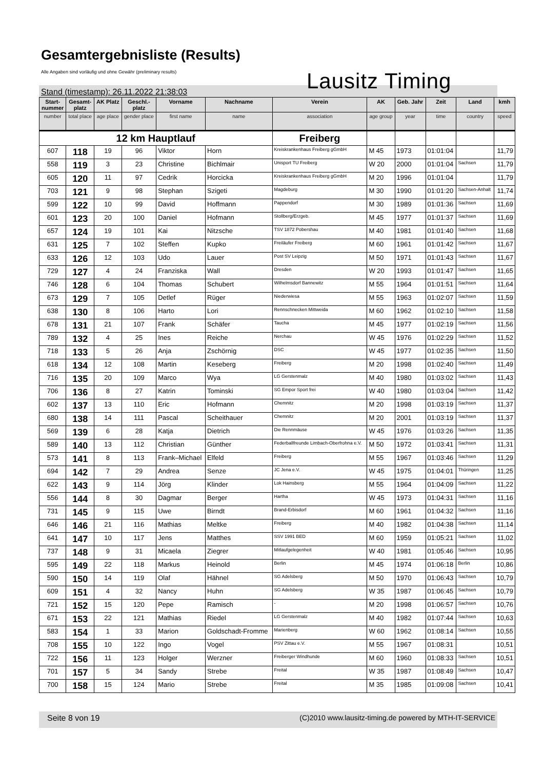Gesamtergebnisliste (Results)
Alle Angaben sind vorläufig und ohne Gewähr (preliminary results)
Lausitz Timing
Stand (timestamp): 26.11.2022 21:38:03
| Start- nummer | Gesamt- platz | AK Platz | Geschl.- platz | Vorname | Nachname | Verein | AK | Geb. Jahr | Zeit | Land | kmh |
| --- | --- | --- | --- | --- | --- | --- | --- | --- | --- | --- | --- |
| number | total place | age place | gender place | first name | name | association | age group | year | time | country | speed |
| 12 km Hauptlauf | | | | | | Freiberg | | | | | |
| 607 | 118 | 19 | 96 | Viktor | Horn | Kreiskrankenhaus Freiberg gGmbH | M 45 | 1973 | 01:01:04 | | 11,79 |
| 558 | 119 | 3 | 23 | Christine | Bichlmair | Unisport TU Freiberg | W 20 | 2000 | 01:01:04 | Sachsen | 11,79 |
| 605 | 120 | 11 | 97 | Cedrik | Horcicka | Kreiskrankenhaus Freiberg gGmbH | M 20 | 1996 | 01:01:04 | | 11,79 |
| 703 | 121 | 9 | 98 | Stephan | Szigeti | Magdeburg | M 30 | 1990 | 01:01:20 | Sachsen-Anhalt | 11,74 |
| 599 | 122 | 10 | 99 | David | Hoffmann | Pappendorf | M 30 | 1989 | 01:01:36 | Sachsen | 11,69 |
| 601 | 123 | 20 | 100 | Daniel | Hofmann | Stollberg/Erzgeb. | M 45 | 1977 | 01:01:37 | Sachsen | 11,69 |
| 657 | 124 | 19 | 101 | Kai | Nitzsche | TSV 1872 Pobershau | M 40 | 1981 | 01:01:40 | Sachsen | 11,68 |
| 631 | 125 | 7 | 102 | Steffen | Kupko | Freiläufer Freiberg | M 60 | 1961 | 01:01:42 | Sachsen | 11,67 |
| 633 | 126 | 12 | 103 | Udo | Lauer | Post SV Leipzig | M 50 | 1971 | 01:01:43 | Sachsen | 11,67 |
| 729 | 127 | 4 | 24 | Franziska | Wall | Dresden | W 20 | 1993 | 01:01:47 | Sachsen | 11,65 |
| 746 | 128 | 6 | 104 | Thomas | Schubert | Wilhelmsdorf Bannewitz | M 55 | 1964 | 01:01:51 | Sachsen | 11,64 |
| 673 | 129 | 7 | 105 | Detlef | Rüger | Niederwiesa | M 55 | 1963 | 01:02:07 | Sachsen | 11,59 |
| 638 | 130 | 8 | 106 | Harto | Lori | Rennschnecken Mittweida | M 60 | 1962 | 01:02:10 | Sachsen | 11,58 |
| 678 | 131 | 21 | 107 | Frank | Schäfer | Taucha | M 45 | 1977 | 01:02:19 | Sachsen | 11,56 |
| 789 | 132 | 4 | 25 | Ines | Reiche | Nerchau | W 45 | 1976 | 01:02:29 | Sachsen | 11,52 |
| 718 | 133 | 5 | 26 | Anja | Zschörnig | DSC | W 45 | 1977 | 01:02:35 | Sachsen | 11,50 |
| 618 | 134 | 12 | 108 | Martin | Keseberg | Freiberg | M 20 | 1998 | 01:02:40 | Sachsen | 11,49 |
| 716 | 135 | 20 | 109 | Marco | Wya | LG Gerstenmalz | M 40 | 1980 | 01:03:02 | Sachsen | 11,43 |
| 706 | 136 | 8 | 27 | Katrin | Tominski | SG Empor Sport frei | W 40 | 1980 | 01:03:04 | Sachsen | 11,42 |
| 602 | 137 | 13 | 110 | Eric | Hofmann | Chemnitz | M 20 | 1998 | 01:03:19 | Sachsen | 11,37 |
| 680 | 138 | 14 | 111 | Pascal | Scheithauer | Chemnitz | M 20 | 2001 | 01:03:19 | Sachsen | 11,37 |
| 569 | 139 | 6 | 28 | Katja | Dietrich | Die Rennmäuse | W 45 | 1976 | 01:03:26 | Sachsen | 11,35 |
| 589 | 140 | 13 | 112 | Christian | Günther | Federballfreunde Limbach-Oberfrohna e.V. | M 50 | 1972 | 01:03:41 | Sachsen | 11,31 |
| 573 | 141 | 8 | 113 | Frank–Michael | Elfeld | Freiberg | M 55 | 1967 | 01:03:46 | Sachsen | 11,29 |
| 694 | 142 | 7 | 29 | Andrea | Senze | JC Jena e.V. | W 45 | 1975 | 01:04:01 | Thüringen | 11,25 |
| 622 | 143 | 9 | 114 | Jörg | Klinder | Lok Hainsberg | M 55 | 1964 | 01:04:09 | Sachsen | 11,22 |
| 556 | 144 | 8 | 30 | Dagmar | Berger | Hartha | W 45 | 1973 | 01:04:31 | Sachsen | 11,16 |
| 731 | 145 | 9 | 115 | Uwe | Birndt | Brand-Erbisdorf | M 60 | 1961 | 01:04:32 | Sachsen | 11,16 |
| 646 | 146 | 21 | 116 | Mathias | Meltke | Freiberg | M 40 | 1982 | 01:04:38 | Sachsen | 11,14 |
| 641 | 147 | 10 | 117 | Jens | Matthes | SSV 1991 BED | M 60 | 1959 | 01:05:21 | Sachsen | 11,02 |
| 737 | 148 | 9 | 31 | Micaela | Ziegrer | Mitlaufgelegenheit | W 40 | 1981 | 01:05:46 | Sachsen | 10,95 |
| 595 | 149 | 22 | 118 | Markus | Heinold | Berlin | M 45 | 1974 | 01:06:18 | Berlin | 10,86 |
| 590 | 150 | 14 | 119 | Olaf | Hähnel | SG Adelsberg | M 50 | 1970 | 01:06:43 | Sachsen | 10,79 |
| 609 | 151 | 4 | 32 | Nancy | Huhn | SG Adelsberg | W 35 | 1987 | 01:06:45 | Sachsen | 10,79 |
| 721 | 152 | 15 | 120 | Pepe | Ramisch | - | M 20 | 1998 | 01:06:57 | Sachsen | 10,76 |
| 671 | 153 | 22 | 121 | Mathias | Riedel | LG Gerstenmalz | M 40 | 1982 | 01:07:44 | Sachsen | 10,63 |
| 583 | 154 | 1 | 33 | Marion | Goldschadt-Fromme | Marienberg | W 60 | 1962 | 01:08:14 | Sachsen | 10,55 |
| 708 | 155 | 10 | 122 | Ingo | Vogel | PSV Zittau e.V. | M 55 | 1967 | 01:08:31 | | 10,51 |
| 722 | 156 | 11 | 123 | Holger | Werzner | Freiberger Windhunde | M 60 | 1960 | 01:08:33 | Sachsen | 10,51 |
| 701 | 157 | 5 | 34 | Sandy | Strebe | Freital | W 35 | 1987 | 01:08:49 | Sachsen | 10,47 |
| 700 | 158 | 15 | 124 | Mario | Strebe | Freital | M 35 | 1985 | 01:09:08 | Sachsen | 10,41 |
Seite 8 von 19 (C)2010 www.lausitz-timing.de powered by MTH-IT-SERVICE